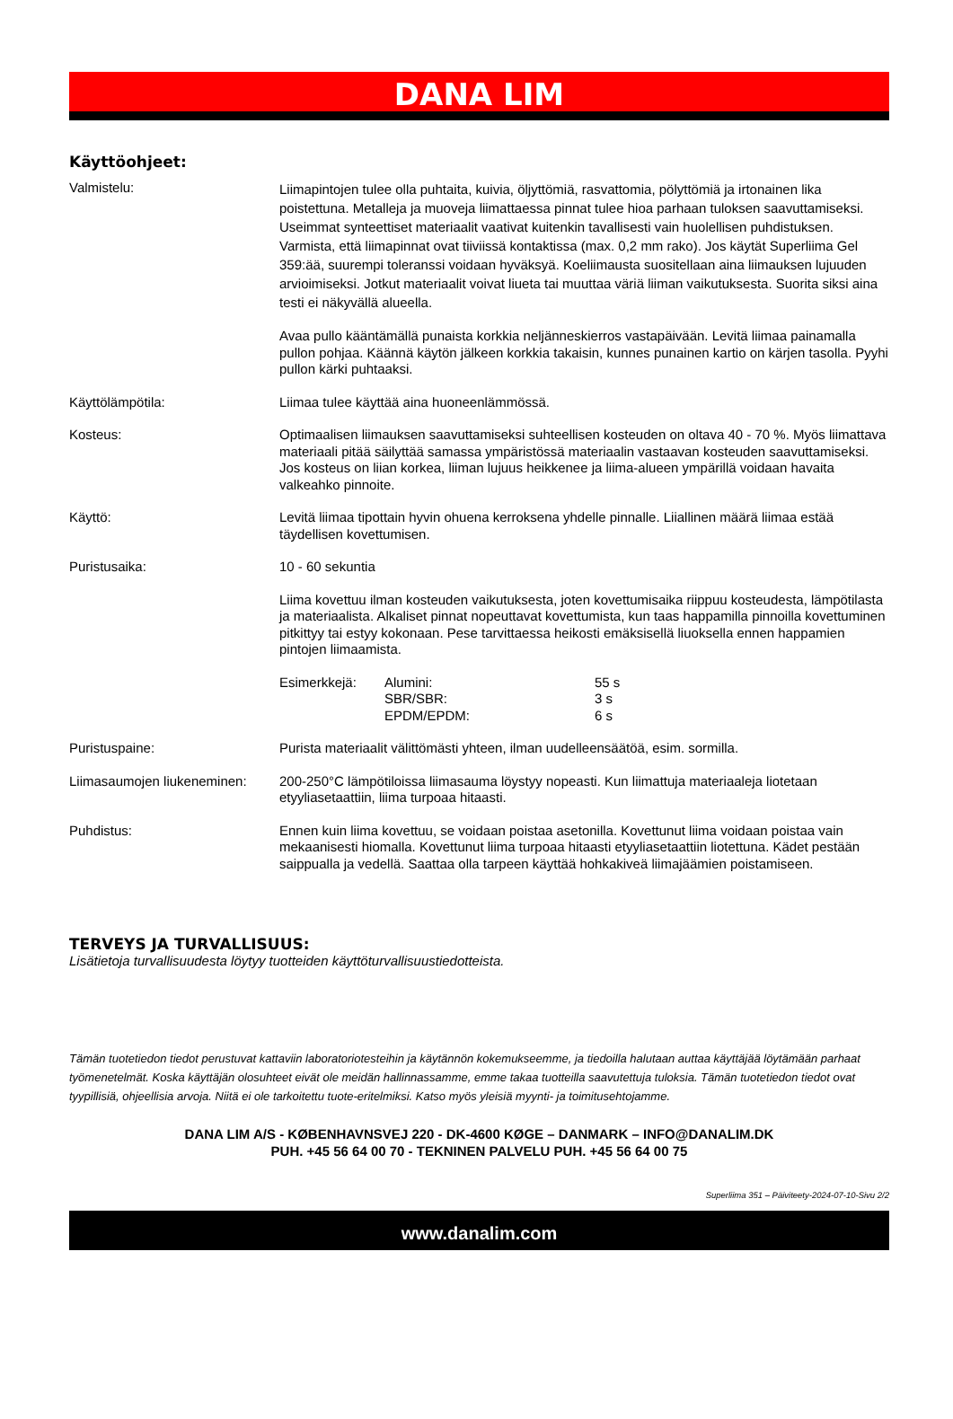DANA LIM
Käyttöohjeet:
Valmistelu:
Liimapintojen tulee olla puhtaita, kuivia, öljyttömiä, rasvattomia, pölyttömiä ja irtonainen lika poistettuna. Metalleja ja muoveja liimattaessa pinnat tulee hioa parhaan tuloksen saavuttamiseksi. Useimmat synteettiset materiaalit vaativat kuitenkin tavallisesti vain huolellisen puhdistuksen. Varmista, että liimapinnat ovat tiiviissä kontaktissa (max. 0,2 mm rako). Jos käytät Superliima Gel 359:ää, suurempi toleranssi voidaan hyväksyä. Koeliimausta suositellaan aina liimauksen lujuuden arvioimiseksi. Jotkut materiaalit voivat liueta tai muuttaa väriä liiman vaikutuksesta. Suorita siksi aina testi ei näkyvällä alueella.
Avaa pullo kääntämällä punaista korkkia neljänneskierros vastapäivään. Levitä liimaa painamalla pullon pohjaa. Käännä käytön jälkeen korkkia takaisin, kunnes punainen kartio on kärjen tasolla. Pyyhi pullon kärki puhtaaksi.
Käyttölämpötila: Liimaa tulee käyttää aina huoneenlämmössä.
Kosteus: Optimaalisen liimauksen saavuttamiseksi suhteellisen kosteuden on oltava 40 - 70 %. Myös liimattava materiaali pitää säilyttää samassa ympäristössä materiaalin vastaavan kosteuden saavuttamiseksi. Jos kosteus on liian korkea, liiman lujuus heikkenee ja liima-alueen ympärillä voidaan havaita valkeahko pinnoite.
Käyttö: Levitä liimaa tipottain hyvin ohuena kerroksena yhdelle pinnalle. Liiallinen määrä liimaa estää täydellisen kovettumisen.
Puristusaika: 10 - 60 sekuntia
Liima kovettuu ilman kosteuden vaikutuksesta, joten kovettumisaika riippuu kosteudesta, lämpötilasta ja materiaalista. Alkaliset pinnat nopeuttavat kovettumista, kun taas happamilla pinnoilla kovettuminen pitkittyy tai estyy kokonaan. Pese tarvittaessa heikosti emäksisellä liuoksella ennen happamien pintojen liimaamista.
Esimerkkejä: Alumini:
SBR/SBR:
EPDM/EPDM:
55 s
3 s
6 s
Puristuspaine: Purista materiaalit välittömästi yhteen, ilman uudelleensäätöä, esim. sormilla.
Liimasaumojen liukeneminen:
200-250°C lämpötiloissa liimasauma löystyy nopeasti. Kun liimattuja materiaaleja liotetaan etyyliasetaattiin, liima turpoaa hitaasti.
Puhdistus: Ennen kuin liima kovettuu, se voidaan poistaa asetonilla. Kovettunut liima voidaan poistaa vain mekaanisesti hiomalla. Kovettunut liima turpoaa hitaasti etyyliasetaattiin liotettuna. Kädet pestään saippualla ja vedellä. Saattaa olla tarpeen käyttää hohkakiveä liimajäämien poistamiseen.
TERVEYS JA TURVALLISUUS:
Lisätietoja turvallisuudesta löytyy tuotteiden käyttöturvallisuustiedotteista.
Tämän tuotetiedon tiedot perustuvat kattaviin laboratoriotesteihin ja käytännön kokemukseemme, ja tiedoilla halutaan auttaa käyttäjää löytämään parhaat työmenetelmät. Koska käyttäjän olosuhteet eivät ole meidän hallinnassamme, emme takaa tuotteilla saavutettuja tuloksia. Tämän tuotetiedon tiedot ovat tyypillisiä, ohjeellisia arvoja. Niitä ei ole tarkoitettu tuote-eritelmiksi. Katso myös yleisiä myynti- ja toimitusehtojamme.
DANA LIM A/S - KØBENHAVNSVEJ 220 - DK-4600 KØGE – DANMARK – INFO@DANALIM.DK
PUH. +45 56 64 00 70 - TEKNINEN PALVELU PUH. +45 56 64 00 75
Superliima 351 – Päiviteety-2024-07-10-Sivu 2/2
www.danalim.com